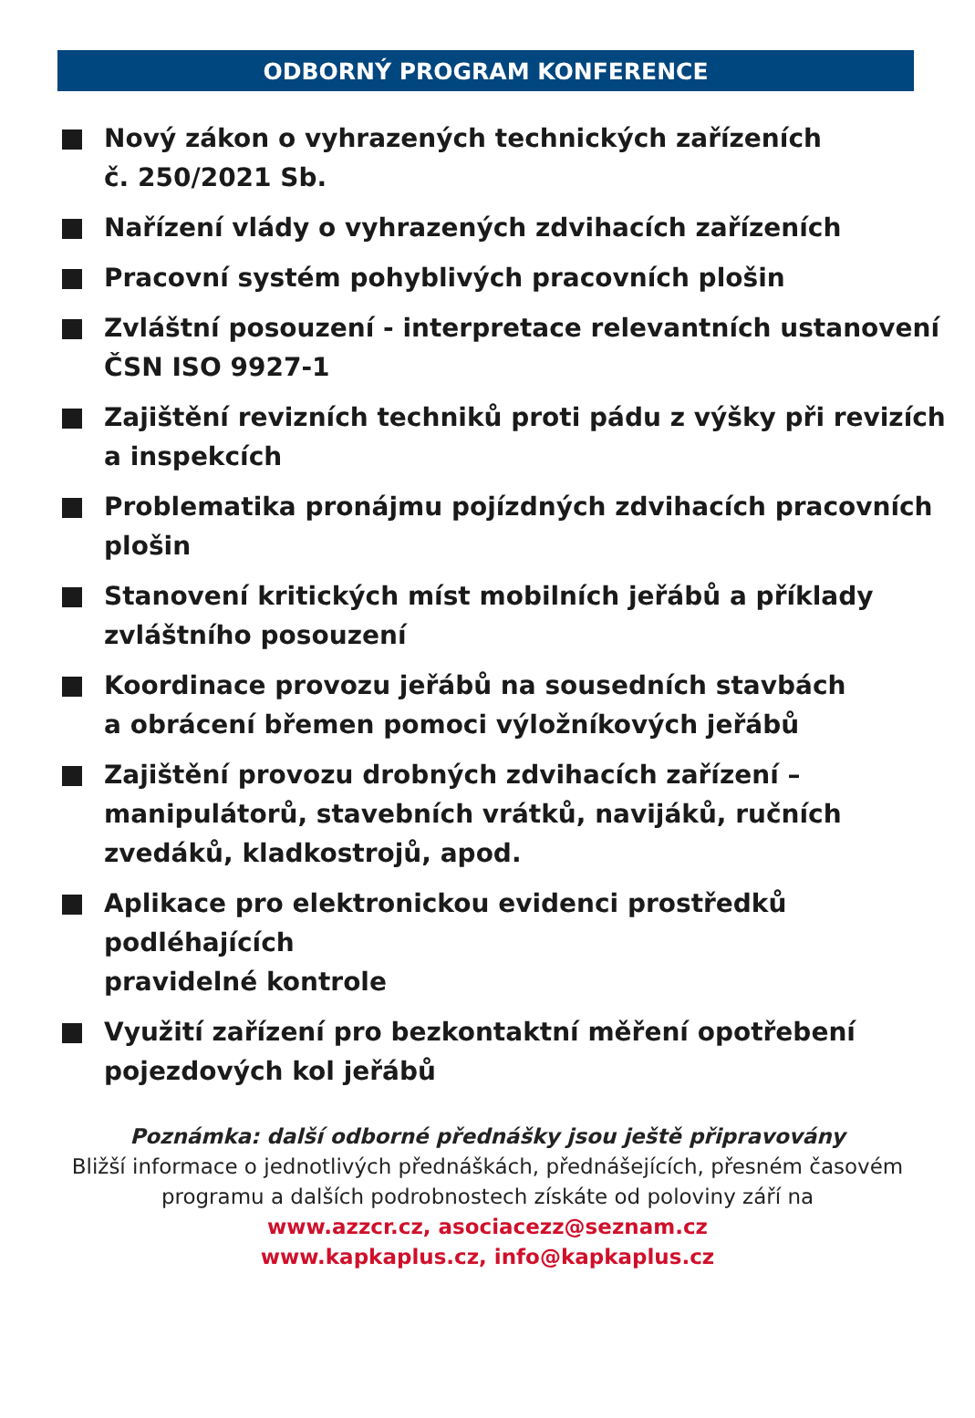ODBORNÝ PROGRAM KONFERENCE
Nový zákon o vyhrazených technických zařízeních
č. 250/2021 Sb.
Nařízení vlády o vyhrazených zdvihacích zařízeních
Pracovní systém pohyblivých pracovních plošin
Zvláštní posouzení - interpretace relevantních ustanovení
ČSN ISO 9927-1
Zajištění revizních techniků proti pádu z výšky při revizích
a inspekcích
Problematika pronájmu pojízdných zdvihacích pracovních
plošin
Stanovení kritických míst mobilních jeřábů a příklady
zvláštního posouzení
Koordinace provozu jeřábů na sousedních stavbách
a obrácení břemen pomoci výložníkových jeřábů
Zajištění provozu drobných zdvihacích zařízení –
manipulátorů, stavebních vrátků, navijáků, ručních
zvedáků, kladkostrojů, apod.
Aplikace pro elektronickou evidenci prostředků podléhajících
pravidelné kontrole
Využití zařízení pro bezkontaktní měření opotřebení
pojezdových kol jeřábů
Poznámka: další odborné přednášky jsou ještě připravovány
Bližší informace o jednotlivých přednáškách, přednášejících, přesném časovém
programu a dalších podrobnostech získáte od poloviny září na
www.azzcr.cz, asociacezz@seznam.cz
www.kapkaplus.cz, info@kapkaplus.cz